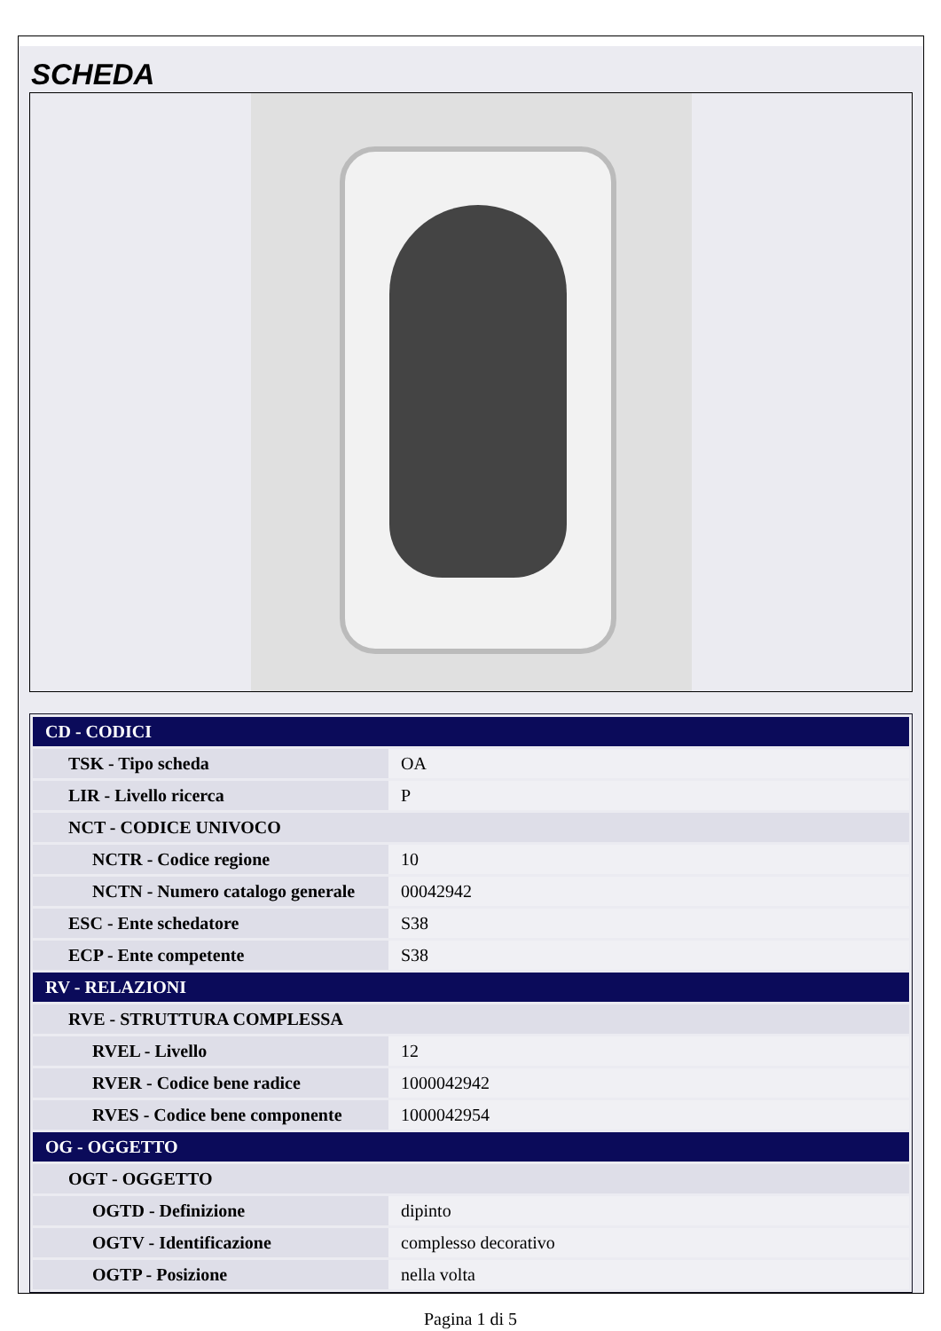SCHEDA
| CD - CODICI | |
| TSK - Tipo scheda | OA |
| LIR - Livello ricerca | P |
| NCT - CODICE UNIVOCO | |
| NCTR - Codice regione | 10 |
| NCTN - Numero catalogo generale | 00042942 |
| ESC - Ente schedatore | S38 |
| ECP - Ente competente | S38 |
| RV - RELAZIONI | |
| RVE - STRUTTURA COMPLESSA | |
| RVEL - Livello | 12 |
| RVER - Codice bene radice | 1000042942 |
| RVES - Codice bene componente | 1000042954 |
| OG - OGGETTO | |
| OGT - OGGETTO | |
| OGTD - Definizione | dipinto |
| OGTV - Identificazione | complesso decorativo |
| OGTP - Posizione | nella volta |
Pagina 1 di 5